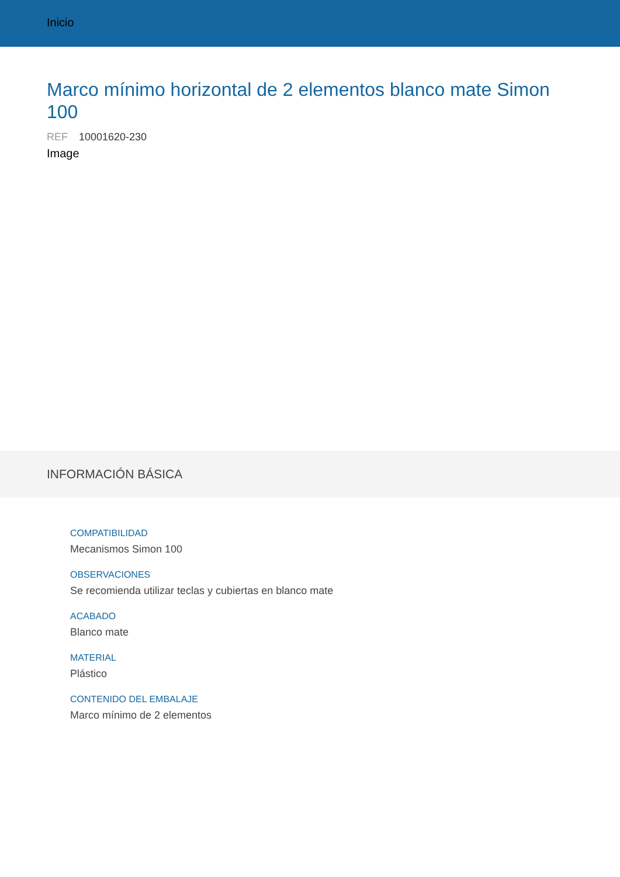Inicio
Marco mínimo horizontal de 2 elementos blanco mate Simon 100
REF 10001620-230
Image
INFORMACIÓN BÁSICA
COMPATIBILIDAD
Mecanismos Simon 100
OBSERVACIONES
Se recomienda utilizar teclas y cubiertas en blanco mate
ACABADO
Blanco mate
MATERIAL
Plástico
CONTENIDO DEL EMBALAJE
Marco mínimo de 2 elementos